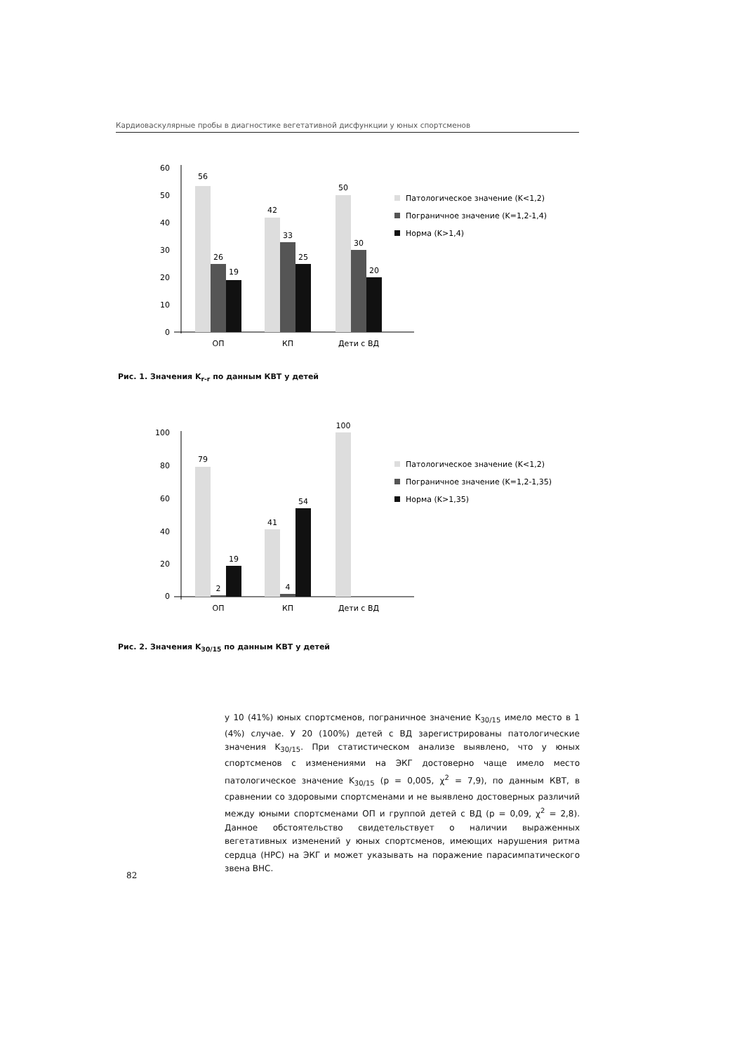Кардиоваскулярные пробы в диагностике вегетативной дисфункции у юных спортсменов
60
50
40
30
20
10
0
56
26
19
42
33
25
50
30
20
ОП
КП
Дети с ВД
Патологическое значение (K<1,2)
Пограничное значение (K=1,2-1,4)
Норма (K>1,4)
Рис. 1. Значения K<sub>r-r</sub> по данным КВТ у детей
100
80
60
40
20
0
79
2
19
41
4
54
100
ОП
КП
Дети с ВД
Патологическое значение (K<1,2)
Пограничное значение (K=1,2-1,35)
Норма (K>1,35)
Рис. 2. Значения K<sub>30/15</sub> по данным КВТ у детей
у 10 (41%) юных спортсменов, пограничное значение K<sub>30/15</sub> имело место в 1 (4%) случае. У 20 (100%) детей с ВД зарегистрированы патологические значения K<sub>30/15</sub>. При статистическом анализе выявлено, что у юных спортсменов с изменениями на ЭКГ достоверно чаще имело место патологическое значение K<sub>30/15</sub> (p = 0,005, χ<sup>2</sup> = 7,9), по данным КВТ, в сравнении со здоровыми спортсменами и не выявлено достоверных различий между юными спортсменами ОП и группой детей с ВД (p = 0,09, χ<sup>2</sup> = 2,8). Данное обстоятельство свидетельствует о наличии выраженных вегетативных изменений у юных спортсменов, имеющих нарушения ритма сердца (НРС) на ЭКГ и может указывать на поражение парасимпатического звена ВНС.
82